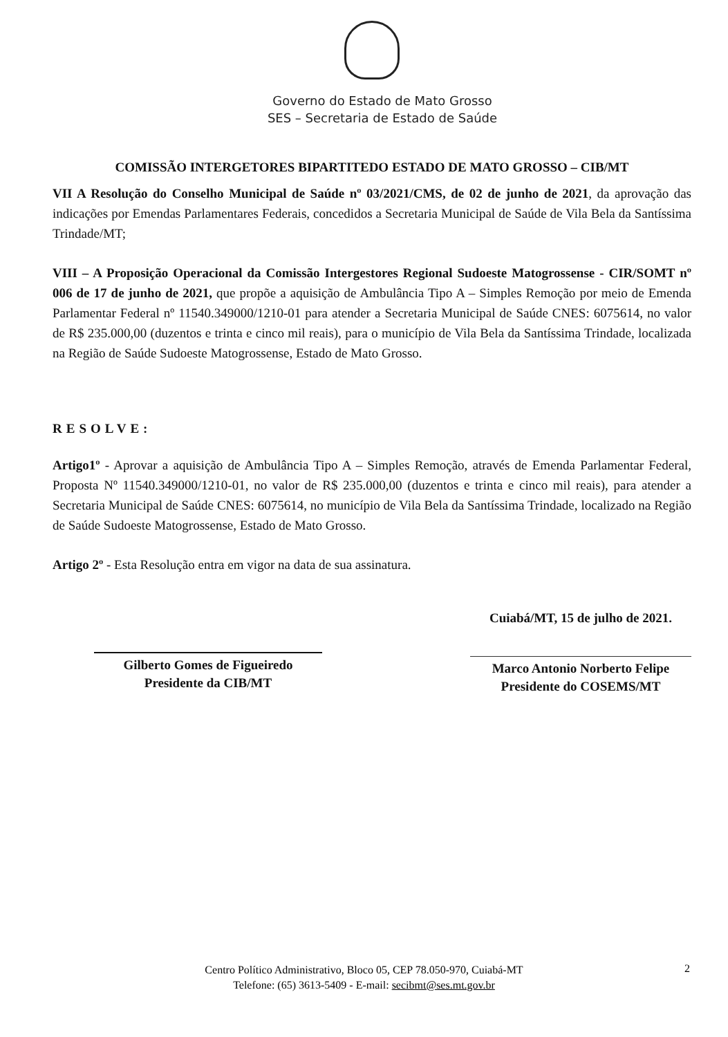Governo do Estado de Mato Grosso
SES – Secretaria de Estado de Saúde
COMISSÃO INTERGETORES BIPARTITEDO ESTADO DE MATO GROSSO – CIB/MT
VII A Resolução do Conselho Municipal de Saúde nº 03/2021/CMS, de 02 de junho de 2021, da aprovação das indicações por Emendas Parlamentares Federais, concedidos a Secretaria Municipal de Saúde de Vila Bela da Santíssima Trindade/MT;
VIII – A Proposição Operacional da Comissão Intergestores Regional Sudoeste Matogrossense - CIR/SOMT nº 006 de 17 de junho de 2021, que propõe a aquisição de Ambulância Tipo A – Simples Remoção por meio de Emenda Parlamentar Federal nº 11540.349000/1210-01 para atender a Secretaria Municipal de Saúde CNES: 6075614, no valor de R$ 235.000,00 (duzentos e trinta e cinco mil reais), para o município de Vila Bela da Santíssima Trindade, localizada na Região de Saúde Sudoeste Matogrossense, Estado de Mato Grosso.
RESOLVE:
Artigo1º - Aprovar a aquisição de Ambulância Tipo A – Simples Remoção, através de Emenda Parlamentar Federal, Proposta Nº 11540.349000/1210-01, no valor de R$ 235.000,00 (duzentos e trinta e cinco mil reais), para atender a Secretaria Municipal de Saúde CNES: 6075614, no município de Vila Bela da Santíssima Trindade, localizado na Região de Saúde Sudoeste Matogrossense, Estado de Mato Grosso.
Artigo 2º - Esta Resolução entra em vigor na data de sua assinatura.
Gilberto Gomes de Figueiredo
Presidente da CIB/MT
Cuiabá/MT, 15 de julho de 2021.
Marco Antonio Norberto Felipe
Presidente do COSEMS/MT
Centro Político Administrativo, Bloco 05, CEP 78.050-970, Cuiabá-MT
Telefone: (65) 3613-5409 - E-mail: secibmt@ses.mt.gov.br
2